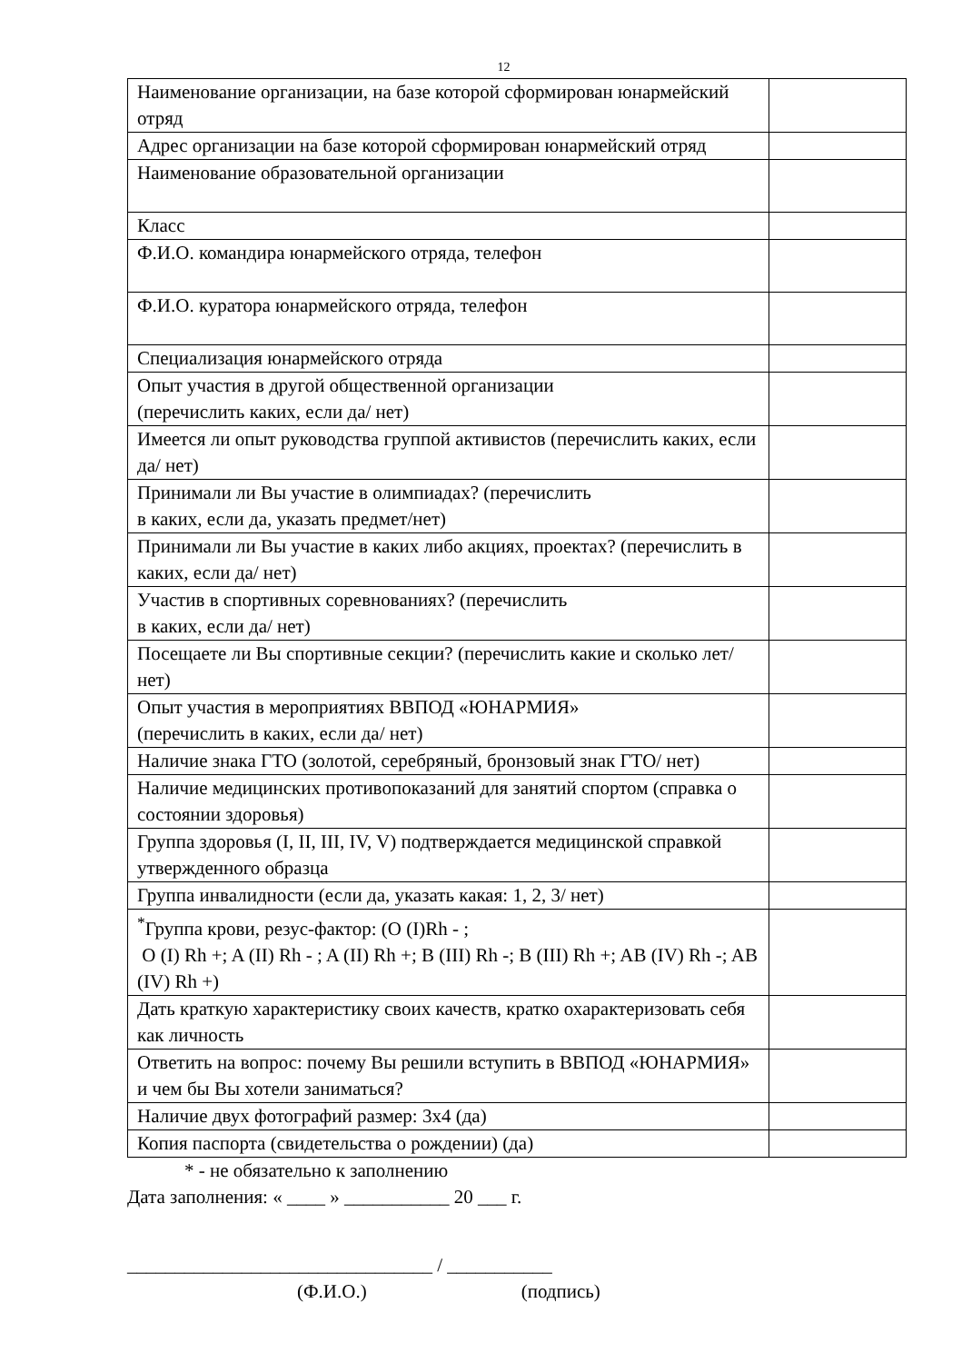12
| Наименование организации, на базе которой сформирован юнармейский отряд | |
| Адрес организации на базе которой сформирован юнармейский отряд | |
| Наименование образовательной организации | |
| Класс | |
| Ф.И.О. командира юнармейского отряда, телефон | |
| Ф.И.О. куратора юнармейского отряда, телефон | |
| Специализация юнармейского отряда | |
| Опыт участия в другой общественной организации (перечислить каких, если да/ нет) | |
| Имеется ли опыт руководства группой активистов (перечислить каких, если да/ нет) | |
| Принимали ли Вы участие в олимпиадах? (перечислить в каких, если да, указать предмет/нет) | |
| Принимали ли Вы участие в каких либо акциях, проектах? (перечислить в каких, если да/ нет) | |
| Участив в спортивных соревнованиях? (перечислить в каких, если да/ нет) | |
| Посещаете ли Вы спортивные секции? (перечислить какие и сколько лет/ нет) | |
| Опыт участия в мероприятиях ВВПОД «ЮНАРМИЯ» (перечислить в каких, если да/ нет) | |
| Наличие знака ГТО (золотой, серебряный, бронзовый знак ГТО/ нет) | |
| Наличие медицинских противопоказаний для занятий спортом (справка о состоянии здоровья) | |
| Группа здоровья (I, II, III, IV, V) подтверждается медицинской справкой утвержденного образца | |
| Группа инвалидности (если да, указать какая: 1, 2, 3/ нет) | |
| <sup>*</sup> Группа крови, резус-фактор: (O (I)Rh - ; O (I) Rh +; A (II) Rh - ; A (II) Rh +; B (III) Rh -; B (III) Rh +; AB (IV) Rh -; AB (IV) Rh +) | |
| Дать краткую характеристику своих качеств, кратко охарактеризовать себя как личность | |
| Ответить на вопрос: почему Вы решили вступить в ВВПОД «ЮНАРМИЯ» и чем бы Вы хотели заниматься? | |
| Наличие двух фотографий размер: 3х4 (да) | |
| Копия паспорта (свидетельства о рождении) (да) | |
* - не обязательно к заполнению
Дата заполнения: « ____ » ___________ 20 ___ г.
________________________________ / ___________
(Ф.И.О.) (подпись)